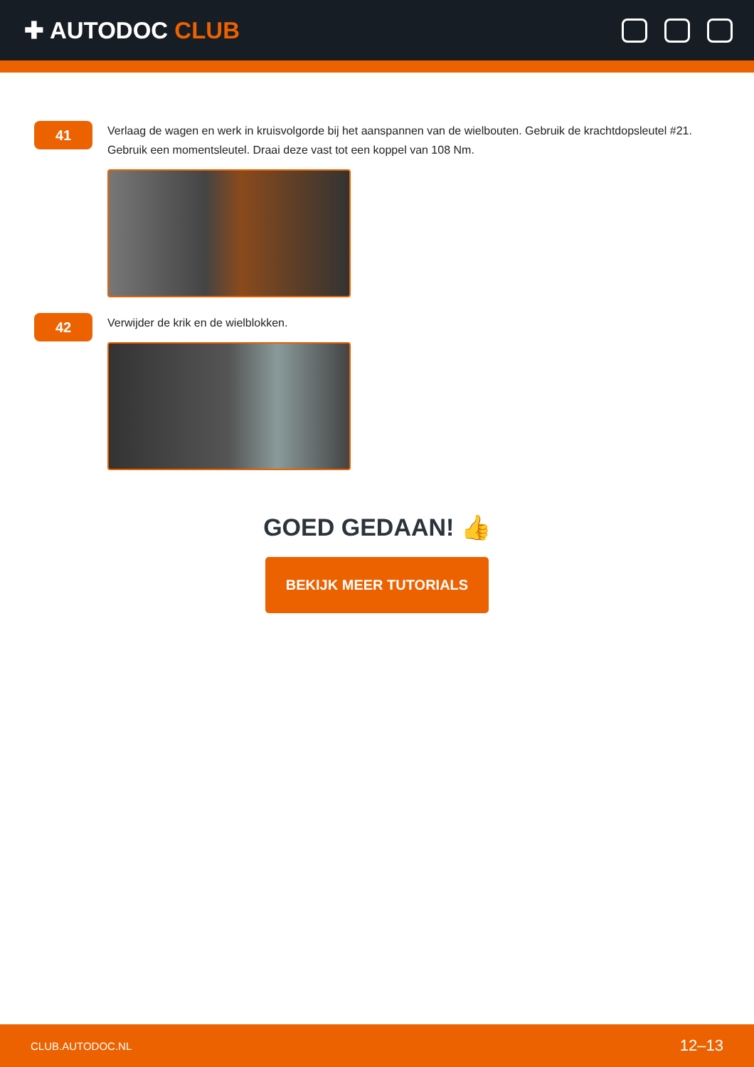✚ AUTODOC CLUB
41
Verlaag de wagen en werk in kruisvolgorde bij het aanspannen van de wielbouten. Gebruik de krachtdopsleutel #21. Gebruik een momentsleutel. Draai deze vast tot een koppel van 108 Nm.
42
Verwijder de krik en de wielblokken.
GOED GEDAAN! 👍
BEKIJK MEER TUTORIALS
CLUB.AUTODOC.NL 12–13